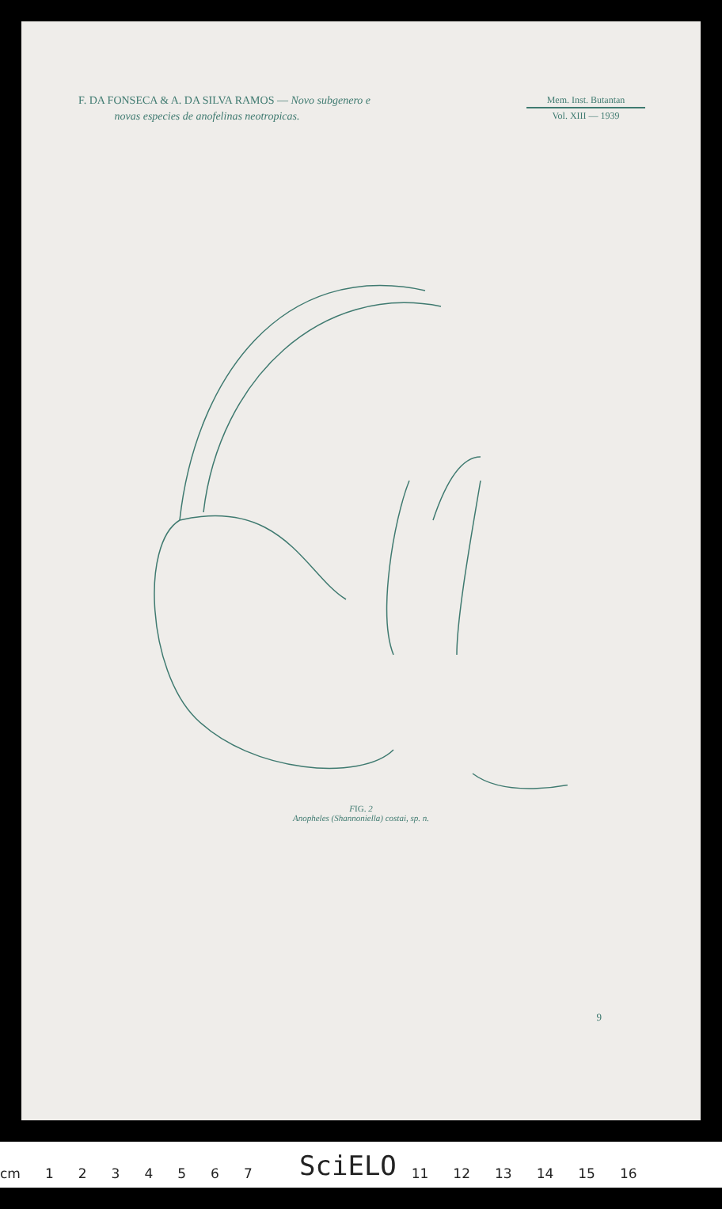F. DA FONSECA & A. DA SILVA RAMOS — Novo subgenero e
novas especies de anofelinas neotropicas.
Mem. Inst. Butantan
Vol. XIII — 1939
FIG. 2
Anopheles (Shannoniella) costai, sp. n.
9
cm 1234567 11 12 13 14 15 16 SciELO